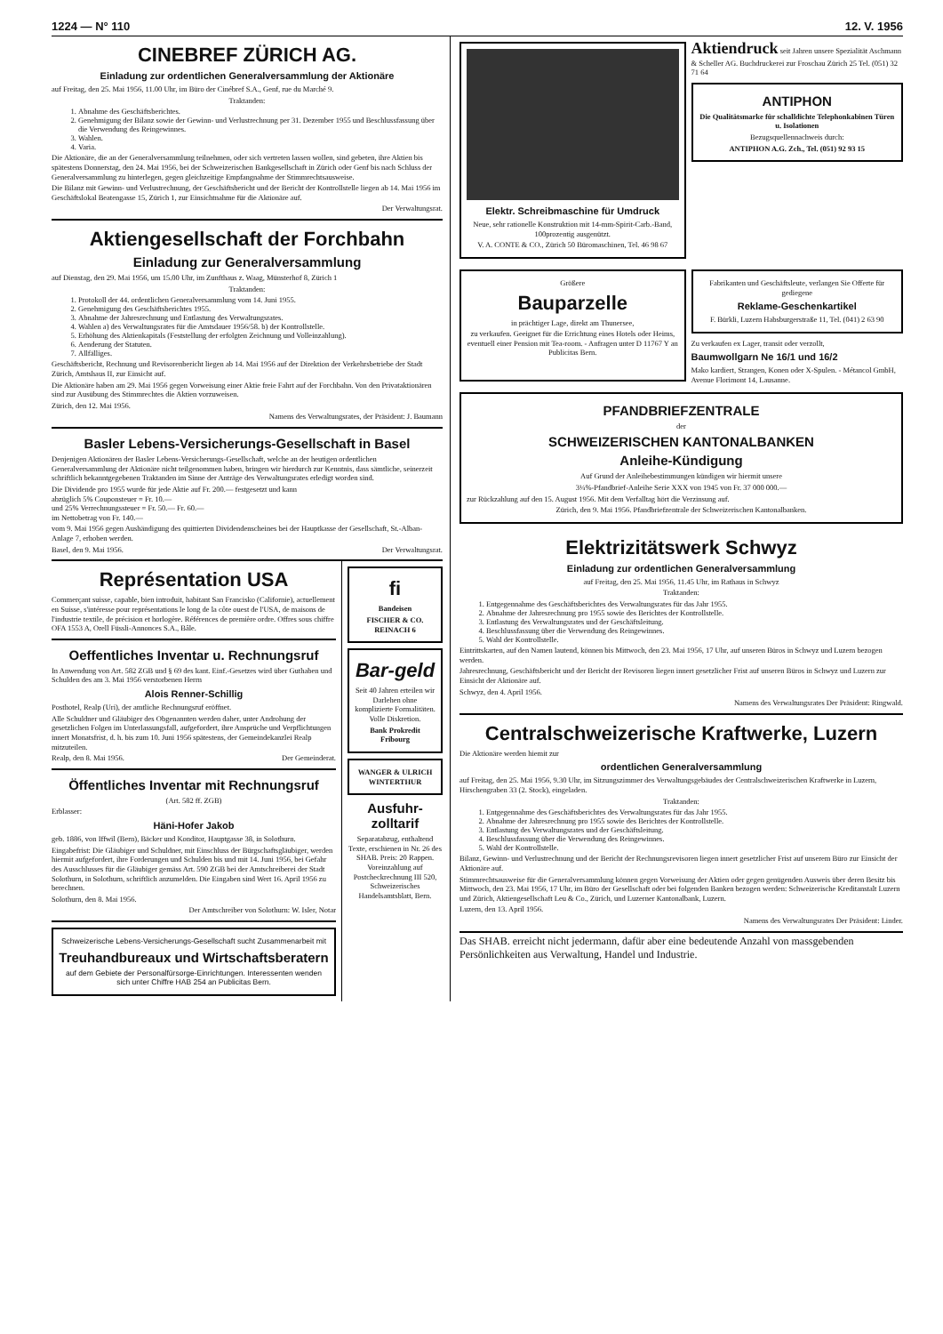1224 — N° 110 12. V. 1956
CINEBREF ZÜRICH AG.
Einladung zur ordentlichen Generalversammlung der Aktionäre
auf Freitag, den 25. Mai 1956, 11.00 Uhr, im Büro der Cinébref S.A., Genf, rue du Marché 9.
Traktanden:
1. Abnahme des Geschäftsberichtes.
2. Genehmigung der Bilanz sowie der Gewinn- und Verlustrechnung per 31. Dezember 1955 und Beschlussfassung über die Verwendung des Reingewinnes.
3. Wahlen.
4. Varia.
Die Aktionäre, die an der Generalversammlung teilnehmen, oder sich vertreten lassen wollen, sind gebeten, ihre Aktien bis spätestens Donnerstag, den 24. Mai 1956, bei der Schweizerischen Bankgesellschaft in Zürich oder Genf bis nach Schluss der Generalversammlung zu hinterlegen, gegen gleichzeitige Empfangnahme der Stimmrechtsausweise.
Die Bilanz mit Gewinn- und Verlustrechnung, der Geschäftsbericht und der Bericht der Kontrollstelle liegen ab 14. Mai 1956 im Geschäftslokal Beatengasse 15, Zürich 1, zur Einsichtnahme für die Aktionäre auf.
Der Verwaltungsrat.
Aktiengesellschaft der Forchbahn
Einladung zur Generalversammlung
auf Dienstag, den 29. Mai 1956, um 15.00 Uhr, im Zunfthaus z. Waag, Münsterhof 8, Zürich 1
Traktanden:
1. Protokoll der 44. ordentlichen Generalversammlung vom 14. Juni 1955.
2. Genehmigung des Geschäftsberichtes 1955.
3. Abnahme der Jahresrechnung und Entlastung des Verwaltungsrates.
4. Wahlen a) des Verwaltungsrates für die Amtsdauer 1956/58. b) der Kontrollstelle.
5. Erhöhung des Aktienkapitals (Feststellung der erfolgten Zeichnung und Volleinzahlung).
6. Aenderung der Statuten.
7. Allfälliges.
Geschäftsbericht, Rechnung und Revisorenbericht liegen ab 14. Mai 1956 auf der Direktion der Verkehrsbetriebe der Stadt Zürich, Amtshaus II, zur Einsicht auf.
Die Aktionäre haben am 29. Mai 1956 gegen Vorweisung einer Aktie freie Fahrt auf der Forchbahn. Von den Privataktionären sind zur Ausübung des Stimmrechtes die Aktien vorzuweisen.
Zürich, den 12. Mai 1956.
Namens des Verwaltungsrates, der Präsident: J. Baumann
Basler Lebens-Versicherungs-Gesellschaft in Basel
Denjenigen Aktionären der Basler Lebens-Versicherungs-Gesellschaft, welche an der heutigen ordentlichen Generalversammlung der Aktionäre nicht teilgenommen haben, bringen wir hierdurch zur Kenntnis, dass sämtliche, seinerzeit schriftlich bekanntgegebenen Traktanden im Sinne der Anträge des Verwaltungsrates erledigt worden sind.
Die Dividende pro 1955 wurde für jede Aktie auf Fr. 200.— festgesetzt und kann
abzüglich 5% Couponsteuer = Fr. 10.—
und 25% Verrechnungssteuer = Fr. 50.— Fr. 60.—
im Nettobetrag von Fr. 140.—
vom 9. Mai 1956 gegen Aushändigung des quittierten Dividendenscheines bei der Hauptkasse der Gesellschaft, St.-Alban-Anlage 7, erhoben werden.
Basel, den 9. Mai 1956. Der Verwaltungsrat.
Représentation USA
Commerçant suisse, capable, bien introduit, habitant San Francisko (Californie), actuellement en Suisse, s'intéresse pour représentations le long de la côte ouest de l'USA, de maisons de l'industrie textile, de précision et horlogère. Références de première ordre. Offres sous chiffre OFA 1553 A, Orell Füssli-Annonces S.A., Bâle.
Oeffentliches Inventar u. Rechnungsruf
In Anwendung von Art. 582 ZGB und § 69 des kant. Einf.-Gesetzes wird über Guthaben und Schulden des am 3. Mai 1956 verstorbenen Herrn
Alois Renner-Schillig
Posthotel, Realp (Uri), der amtliche Rechnungsruf eröffnet.
Alle Schuldner und Gläubiger des Obgenannten werden daher, unter Androhung der gesetzlichen Folgen im Unterlassungsfall, aufgefordert, ihre Ansprüche und Verpflichtungen innert Monatsfrist, d. h. bis zum 10. Juni 1956 spätestens, der Gemeindekanzlei Realp mitzuteilen.
Realp, den 8. Mai 1956. Der Gemeinderat.
Öffentliches Inventar mit Rechnungsruf
(Art. 582 ff. ZGB)
Erblasser:
Häni-Hofer Jakob
geb. 1886, von Iffwil (Bern), Bäcker und Konditor, Hauptgasse 38, in Solothurn.
Eingabefrist: Die Gläubiger und Schuldner, mit Einschluss der Bürgschaftsgläubiger, werden hiermit aufgefordert, ihre Forderungen und Schulden bis und mit 14. Juni 1956, bei Gefahr des Ausschlusses für die Gläubiger gemäss Art. 590 ZGB bei der Amtschreiberei der Stadt Solothurn, in Solothurn, schriftlich anzumelden. Die Eingaben sind Wert 16. April 1956 zu berechnen.
Solothurn, den 8. Mai 1956.
Der Amtschreiber von Solothurn: W. Isler, Notar
Schweizerische Lebens-Versicherungs-Gesellschaft sucht Zusammenarbeit mit
Treuhandbureaux und Wirtschaftsberatern
auf dem Gebiete der Personalfürsorge-Einrichtungen. Interessenten wenden sich unter Chiffre HAB 254 an Publicitas Bern.
fi
Bandeisen
FISCHER & CO. REINACH 6
Bar-geld
Seit 40 Jahren erteilen wir Darlehen ohne komplizierte Formalitäten. Volle Diskretion.
Bank Prokredit Fribourg
WANGER & ULRICH WINTERTHUR
Ausfuhr-zolltarif
Separatabzug, enthaltend Texte, erschienen in Nr. 26 des SHAB. Preis: 20 Rappen. Voreinzahlung auf Postcheckrechnung III 520, Schweizerisches Handelsamtsblatt, Bern.
Elektr. Schreibmaschine für Umdruck
Neue, sehr rationelle Konstruktion mit 14-mm-Spirit-Carb.-Band, 100prozentig ausgenützt.
V. A. CONTE & CO., Zürich 50 Büromaschinen, Tel. 46 98 67
Aktiendruck seit Jahren unsere Spezialität Aschmann & Scheller AG. Buchdruckerei zur Froschau Zürich 25 Tel. (051) 32 71 64
ANTIPHON
Die Qualitätsmarke für schalldichte Telephonkabinen Türen u. Isolationen
Bezugsquellennachweis durch:
ANTIPHON A.G. Zch., Tel. (051) 92 93 15
Größere
Bauparzelle
in prächtiger Lage, direkt am Thunersee,
zu verkaufen. Geeignet für die Errichtung eines Hotels oder Heims, eventuell einer Pension mit Tea-room. - Anfragen unter D 11767 Y an Publicitas Bern.
Fabrikanten und Geschäftsleute, verlangen Sie Offerte für gediegene
Reklame-Geschenkartikel
F. Bürkli, Luzern Habsburgerstraße 11, Tel. (041) 2 63 90
Zu verkaufen ex Lager, transit oder verzollt,
Baumwollgarn Ne 16/1 und 16/2
Mako kardiert, Strangen, Konen oder X-Spulen. - Métancol GmbH, Avenue Florimont 14, Lausanne.
PFANDBRIEFZENTRALE
der
SCHWEIZERISCHEN KANTONALBANKEN
Anleihe-Kündigung
Auf Grund der Anleihebestimmungen kündigen wir hiermit unsere
3¼%-Pfandbrief-Anleihe Serie XXX von 1945 von Fr. 37 000 000.—
zur Rückzahlung auf den 15. August 1956. Mit dem Verfalltag hört die Verzinsung auf.
Zürich, den 9. Mai 1956. Pfandbriefzentrale der Schweizerischen Kantonalbanken.
Elektrizitätswerk Schwyz
Einladung zur ordentlichen Generalversammlung
auf Freitag, den 25. Mai 1956, 11.45 Uhr, im Rathaus in Schwyz
Traktanden:
1. Entgegennahme des Geschäftsberichtes des Verwaltungsrates für das Jahr 1955.
2. Abnahme der Jahresrechnung pro 1955 sowie des Berichtes der Kontrollstelle.
3. Entlastung des Verwaltungsrates und der Geschäftsleitung.
4. Beschlussfassung über die Verwendung des Reingewinnes.
5. Wahl der Kontrollstelle.
Eintrittskarten, auf den Namen lautend, können bis Mittwoch, den 23. Mai 1956, 17 Uhr, auf unseren Büros in Schwyz und Luzern bezogen werden.
Jahresrechnung, Geschäftsbericht und der Bericht der Revisoren liegen innert gesetzlicher Frist auf unseren Büros in Schwyz und Luzern zur Einsicht der Aktionäre auf.
Schwyz, den 4. April 1956.
Namens des Verwaltungsrates Der Präsident: Ringwald.
Centralschweizerische Kraftwerke, Luzern
Die Aktionäre werden hiemit zur
ordentlichen Generalversammlung
auf Freitag, den 25. Mai 1956, 9.30 Uhr, im Sitzungszimmer des Verwaltungsgebäudes der Centralschweizerischen Kraftwerke in Luzern, Hirschengraben 33 (2. Stock), eingeladen.
Traktanden:
1. Entgegennahme des Geschäftsberichtes des Verwaltungsrates für das Jahr 1955.
2. Abnahme der Jahresrechnung pro 1955 sowie des Berichtes der Kontrollstelle.
3. Entlastung des Verwaltungsrates und der Geschäftsleitung.
4. Beschlussfassung über die Verwendung des Reingewinnes.
5. Wahl der Kontrollstelle.
Bilanz, Gewinn- und Verlustrechnung und der Bericht der Rechnungsrevisoren liegen innert gesetzlicher Frist auf unserem Büro zur Einsicht der Aktionäre auf.
Stimmrechtsausweise für die Generalversammlung können gegen Vorweisung der Aktien oder gegen genügenden Ausweis über deren Besitz bis Mittwoch, den 23. Mai 1956, 17 Uhr, im Büro der Gesellschaft oder bei folgenden Banken bezogen werden: Schweizerische Kreditanstalt Luzern und Zürich, Aktiengesellschaft Leu & Co., Zürich, und Luzerner Kantonalbank, Luzern.
Luzern, den 13. April 1956.
Namens des Verwaltungsrates Der Präsident: Linder.
Das SHAB. erreicht nicht jedermann, dafür aber eine bedeutende Anzahl von massgebenden Persönlichkeiten aus Verwaltung, Handel und Industrie.